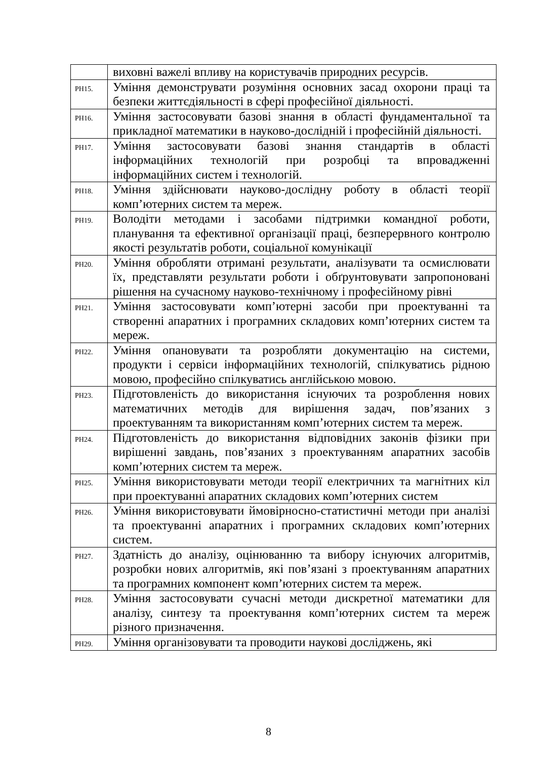| | виховні важелі впливу на користувачів природних ресурсів. |
| РН15. | Уміння демонструвати розуміння основних засад охорони праці та безпеки життєдіяльності в сфері професійної діяльності. |
| РН16. | Уміння застосовувати базові знання в області фундаментальної та прикладної математики в науково-дослідній і професійній діяльності. |
| РН17. | Уміння застосовувати базові знання стандартів в області інформаційних технологій при розробці та впровадженні інформаційних систем і технологій. |
| РН18. | Уміння здійснювати науково-дослідну роботу в області теорії комп’ютерних систем та мереж. |
| РН19. | Володіти методами і засобами підтримки командної роботи, планування та ефективної організації праці, безперервного контролю якості результатів роботи, соціальної комунікації |
| РН20. | Уміння обробляти отримані результати, аналізувати та осмислювати їх, представляти результати роботи і обґрунтовувати запропоновані рішення на сучасному науково-технічному і професійному рівні |
| РН21. | Уміння застосовувати комп’ютерні засоби при проектуванні та створенні апаратних і програмних складових комп’ютерних систем та мереж. |
| РН22. | Уміння опановувати та розробляти документацію на системи, продукти і сервіси інформаційних технологій, спілкуватись рідною мовою, професійно спілкуватись англійською мовою. |
| РН23. | Підготовленість до використання існуючих та розроблення нових математичних методів для вирішення задач, пов’язаних з проектуванням та використанням комп’ютерних систем та мереж. |
| РН24. | Підготовленість до використання відповідних законів фізики при вирішенні завдань, пов’язаних з проектуванням апаратних засобів комп’ютерних систем та мереж. |
| РН25. | Уміння використовувати методи теорії електричних та магнітних кіл при проектуванні апаратних складових комп’ютерних систем |
| РН26. | Уміння використовувати ймовірносно-статистичні методи при аналізі та проектуванні апаратних і програмних складових комп’ютерних систем. |
| РН27. | Здатність до аналізу, оцінюванню та вибору існуючих алгоритмів, розробки нових алгоритмів, які пов’язані з проектуванням апаратних та програмних компонент комп’ютерних систем та мереж. |
| РН28. | Уміння застосовувати сучасні методи дискретної математики для аналізу, синтезу та проектування комп’ютерних систем та мереж різного призначення. |
| РН29. | Уміння організовувати та проводити наукові досліджень, які |
8